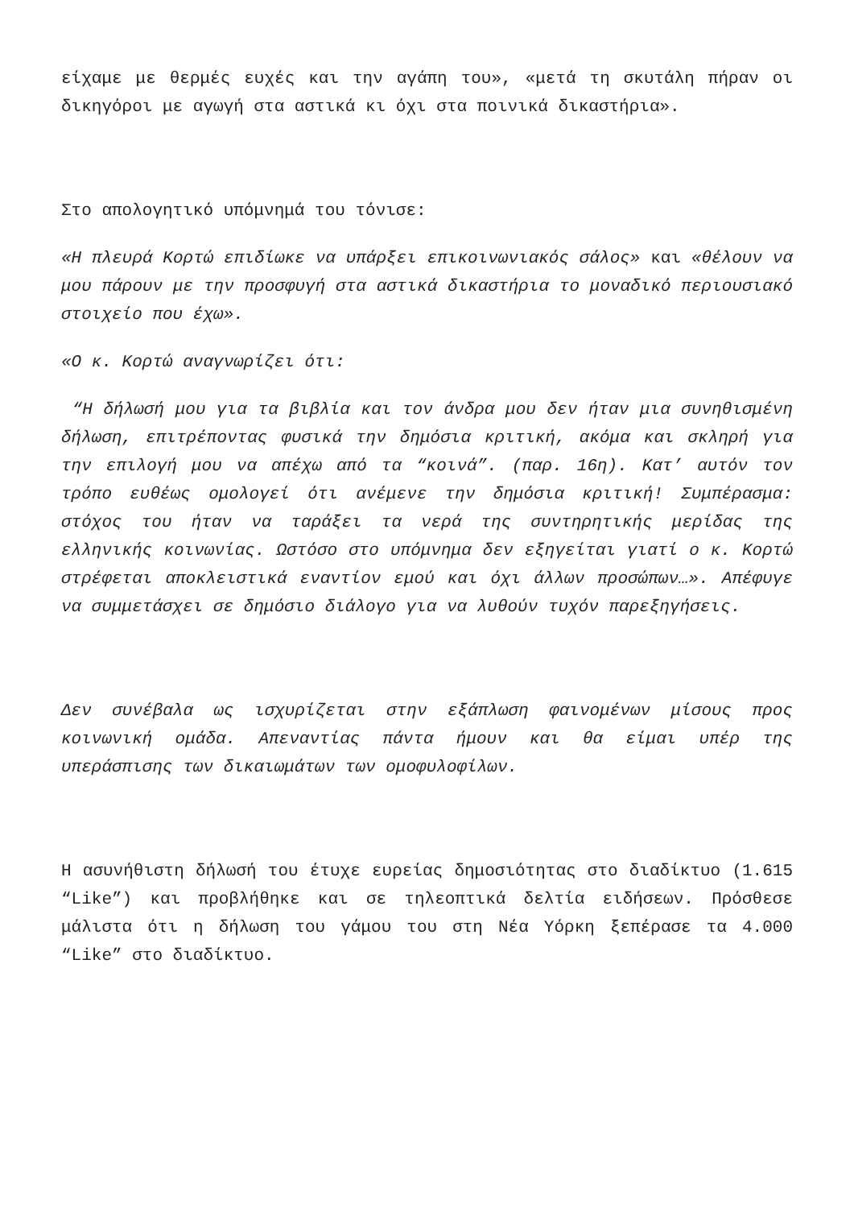είχαμε με θερμές ευχές και την αγάπη του», «μετά τη σκυτάλη πήραν οι δικηγόροι με αγωγή στα αστικά κι όχι στα ποινικά δικαστήρια».
Στο απολογητικό υπόμνημά του τόνισε:
«Η πλευρά Κορτώ επιδίωκε να υπάρξει επικοινωνιακός σάλος» και «θέλουν να μου πάρουν με την προσφυγή στα αστικά δικαστήρια το μοναδικό περιουσιακό στοιχείο που έχω».
«Ο κ. Κορτώ αναγνωρίζει ότι:
“Η δήλωσή μου για τα βιβλία και τον άνδρα μου δεν ήταν μια συνηθισμένη δήλωση, επιτρέποντας φυσικά την δημόσια κριτική, ακόμα και σκληρή για την επιλογή μου να απέχω από τα “κοινά”. (παρ. 16η). Κατ’ αυτόν τον τρόπο ευθέως ομολογεί ότι ανέμενε την δημόσια κριτική! Συμπέρασμα: στόχος του ήταν να ταράξει τα νερά της συντηρητικής μερίδας της ελληνικής κοινωνίας. Ωστόσο στο υπόμνημα δεν εξηγείται γιατί ο κ. Κορτώ στρέφεται αποκλειστικά εναντίον εμού και όχι άλλων προσώπων…». Απέφυγε να συμμετάσχει σε δημόσιο διάλογο για να λυθούν τυχόν παρεξηγήσεις.
Δεν συνέβαλα ως ισχυρίζεται στην εξάπλωση φαινομένων μίσους προς κοινωνική ομάδα. Απεναντίας πάντα ήμουν και θα είμαι υπέρ της υπεράσπισης των δικαιωμάτων των ομοφυλοφίλων.
Η ασυνήθιστη δήλωσή του έτυχε ευρείας δημοσιότητας στο διαδίκτυο (1.615 “Like”) και προβλήθηκε και σε τηλεοπτικά δελτία ειδήσεων. Πρόσθεσε μάλιστα ότι η δήλωση του γάμου του στη Νέα Υόρκη ξεπέρασε τα 4.000 “Like” στο διαδίκτυο.